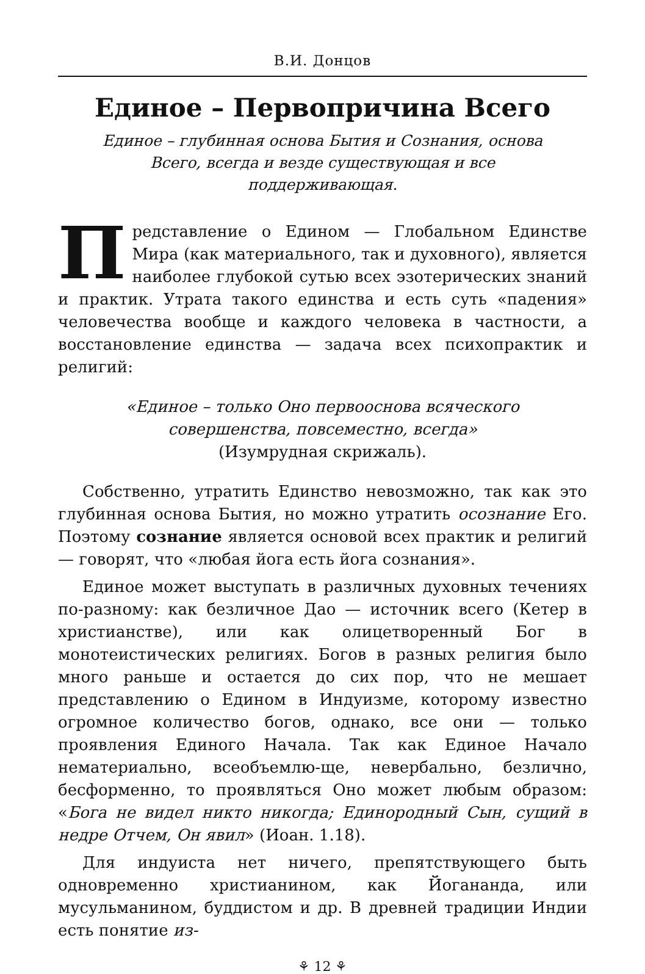В.И. Донцов
Единое – Первопричина Всего
Единое – глубинная основа Бытия и Сознания, основа Всего, всегда и везде существующая и все поддерживающая.
Представление о Едином — Глобальном Единстве Мира (как материального, так и духовного), является наиболее глубокой сутью всех эзотерических знаний и практик. Утрата такого единства и есть суть «падения» человечества вообще и каждого человека в частности, а восстановление единства — задача всех психопрактик и религий:
«Единое – только Оно первооснова всяческого совершенства, повсеместно, всегда»
(Изумрудная скрижаль).
Собственно, утратить Единство невозможно, так как это глубинная основа Бытия, но можно утратить осознание Его. Поэтому сознание является основой всех практик и религий — говорят, что «любая йога есть йога сознания».
Единое может выступать в различных духовных течениях по-разному: как безличное Дао — источник всего (Кетер в христианстве), или как олицетворенный Бог в монотеистических религиях. Богов в разных религия было много раньше и остается до сих пор, что не мешает представлению о Едином в Индуизме, которому известно огромное количество богов, однако, все они — только проявления Единого Начала. Так как Единое Начало нематериально, всеобъемлю-ще, невербально, безлично, бесформенно, то проявляться Оно может любым образом: «Бога не видел никто никогда; Единородный Сын, сущий в недре Отчем, Он явил» (Иоан. 1.18).
Для индуиста нет ничего, препятствующего быть одновременно христианином, как Йогананда, или мусульманином, буддистом и др. В древней традиции Индии есть понятие из-
⚘ 12 ⚘